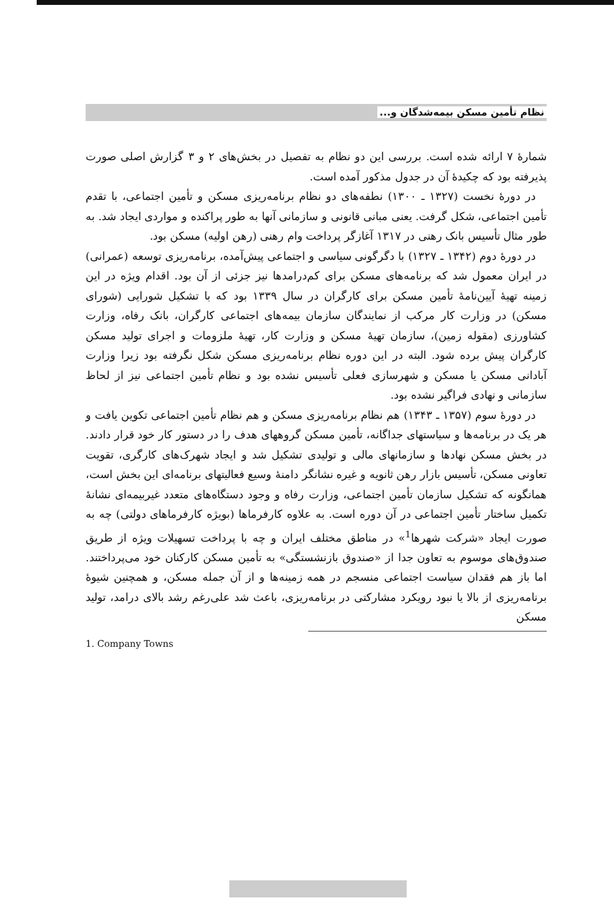نظام تأمین مسکن بیمه‌شدگان و...
شمارهٔ ۷ ارائه شده است. بررسی این دو نظام به تفصیل در بخش‌های ۲ و ۳ گزارش اصلی صورت پذیرفته بود که چکیدهٔ آن در جدول مذکور آمده است.
در دورهٔ نخست (۱۳۲۷ ـ ۱۳۰۰) نطفه‌های دو نظام برنامه‌ریزی مسکن و تأمین اجتماعی، با تقدم تأمین اجتماعی، شکل گرفت. یعنی مبانی قانونی و سازمانی آنها به طور پراکنده و مواردی ایجاد شد. به طور مثال تأسیس بانک رهنی در ۱۳۱۷ آغازگر پرداخت وام رهنی (رهن اولیه) مسکن بود.
در دورهٔ دوم (۱۳۴۲ ـ ۱۳۲۷) با دگرگونی سیاسی و اجتماعی پیش‌آمده، برنامه‌ریزی توسعه (عمرانی) در ایران معمول شد که برنامه‌های مسکن برای کم‌درامدها نیز جزئی از آن بود. اقدام ویژه در این زمینه تهیهٔ آیین‌نامهٔ تأمین مسکن برای کارگران در سال ۱۳۳۹ بود که با تشکیل شورایی (شورای مسکن) در وزارت کار مرکب از نمایندگان سازمان بیمه‌های اجتماعی کارگران، بانک رفاه، وزارت کشاورزی (مقوله زمین)، سازمان تهیهٔ مسکن و وزارت کار، تهیهٔ ملزومات و اجرای تولید مسکن کارگران پیش برده شود. البته در این دوره نظام برنامه‌ریزی مسکن شکل نگرفته بود زیرا وزارت آبادانی مسکن یا مسکن و شهرسازی فعلی تأسیس نشده بود و نظام تأمین اجتماعی نیز از لحاظ سازمانی و نهادی فراگیر نشده بود.
در دورهٔ سوم (۱۳۵۷ ـ ۱۳۴۳) هم نظام برنامه‌ریزی مسکن و هم نظام تأمین اجتماعی تکوین یافت و هر یک در برنامه‌ها و سیاستهای جداگانه، تأمین مسکن گروههای هدف را در دستور کار خود قرار دادند. در بخش مسکن نهادها و سازمانهای مالی و تولیدی تشکیل شد و ایجاد شهرک‌های کارگری، تقویت تعاونی مسکن، تأسیس بازار رهن ثانویه و غیره نشانگر دامنهٔ وسیع فعالیتهای برنامه‌ای این بخش است، همانگونه که تشکیل سازمان تأمین اجتماعی، وزارت رفاه و وجود دستگاه‌های متعدد غیربیمه‌ای نشانهٔ تکمیل ساختار تأمین اجتماعی در آن دوره است. به علاوه کارفرماها (بویژه کارفرماهای دولتی) چه به صورت ایجاد «شرکت شهرها<sup>1</sup>» در مناطق مختلف ایران و چه با پرداخت تسهیلات ویژه از طریق صندوق‌های موسوم به تعاون جدا از «صندوق بازنشستگی» به تأمین مسکن کارکنان خود می‌پرداختند. اما باز هم فقدان سیاست اجتماعی منسجم در همه زمینه‌ها و از آن جمله مسکن، و همچنین شیوهٔ برنامه‌ریزی از بالا یا نبود رویکرد مشارکتی در برنامه‌ریزی، باعث شد علی‌رغم رشد بالای درامد، تولید مسکن
1. Company Towns